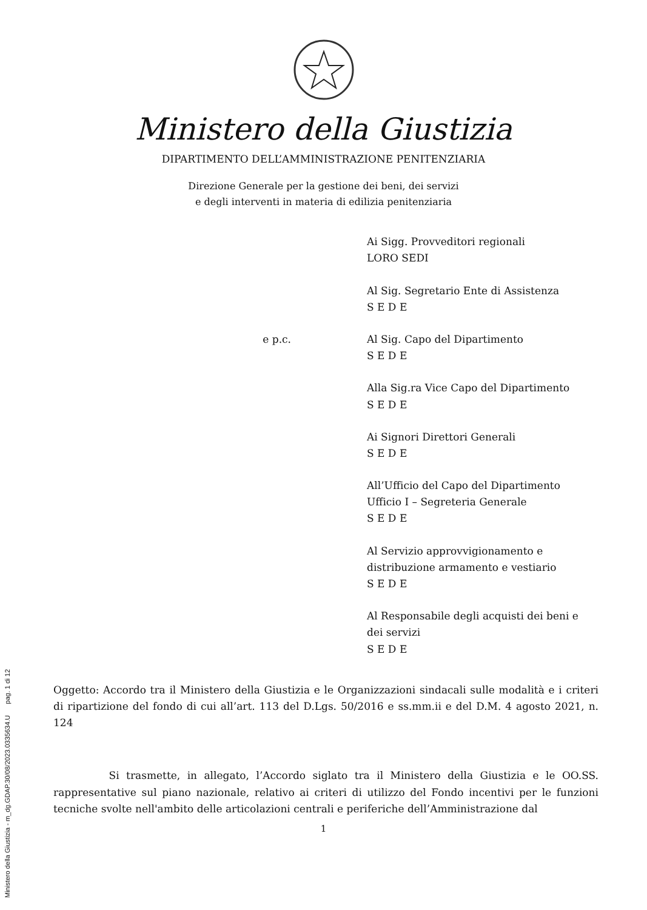Ministero della Giustizia - m_dg.GDAP.30/08/2023.0335634.U pag. 1 di 12
Ministero della Giustizia
DIPARTIMENTO DELL’AMMINISTRAZIONE PENITENZIARIA
Direzione Generale per la gestione dei beni, dei servizi
e degli interventi in materia di edilizia penitenziaria
Ai Sigg. Provveditori regionali
LORO SEDI
Al Sig. Segretario Ente di Assistenza
S E D E
e p.c. Al Sig. Capo del Dipartimento
S E D E
Alla Sig.ra Vice Capo del Dipartimento
S E D E
Ai Signori Direttori Generali
S E D E
All’Ufficio del Capo del Dipartimento
Ufficio I – Segreteria Generale
S E D E
Al Servizio approvvigionamento e distribuzione armamento e vestiario
S E D E
Al Responsabile degli acquisti dei beni e dei servizi
S E D E
Oggetto: Accordo tra il Ministero della Giustizia e le Organizzazioni sindacali sulle modalità e i criteri di ripartizione del fondo di cui all’art. 113 del D.Lgs. 50/2016 e ss.mm.ii e del D.M. 4 agosto 2021, n. 124
Si trasmette, in allegato, l’Accordo siglato tra il Ministero della Giustizia e le OO.SS. rappresentative sul piano nazionale, relativo ai criteri di utilizzo del Fondo incentivi per le funzioni tecniche svolte nell'ambito delle articolazioni centrali e periferiche dell’Amministrazione dal
1